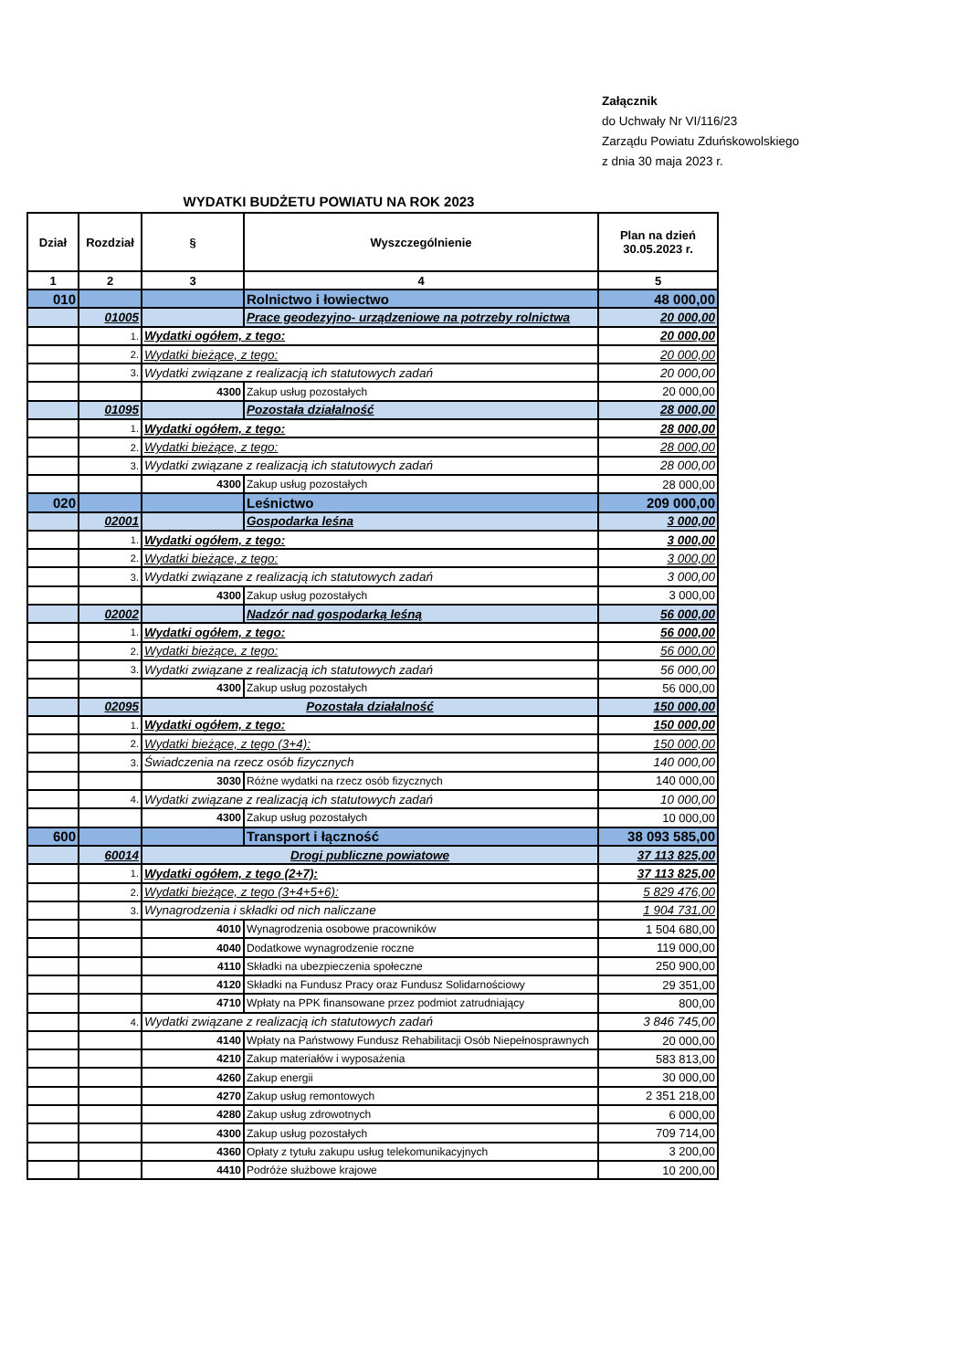Załącznik
do Uchwały Nr VI/116/23
Zarządu Powiatu Zduńskowolskiego
z dnia 30 maja 2023 r.
WYDATKI BUDŻETU POWIATU NA ROK 2023
| Dział | Rozdział | § | Wyszczególnienie | Plan na dzień 30.05.2023 r. |
| --- | --- | --- | --- | --- |
| 1 | 2 | 3 | 4 | 5 |
| 010 | | | Rolnictwo i łowiectwo | 48 000,00 |
| | 01005 | | Prace geodezyjno- urządzeniowe na potrzeby rolnictwa | 20 000,00 |
| | 1. | Wydatki ogółem, z tego: | | 20 000,00 |
| | 2. | Wydatki bieżące, z tego: | | 20 000,00 |
| | 3. | Wydatki związane z realizacją ich statutowych zadań | | 20 000,00 |
| | | 4300 | Zakup usług pozostałych | 20 000,00 |
| | 01095 | | Pozostała działalność | 28 000,00 |
| | 1. | Wydatki ogółem, z tego: | | 28 000,00 |
| | 2. | Wydatki bieżące, z tego: | | 28 000,00 |
| | 3. | Wydatki związane z realizacją ich statutowych zadań | | 28 000,00 |
| | | 4300 | Zakup usług pozostałych | 28 000,00 |
| 020 | | | Leśnictwo | 209 000,00 |
| | 02001 | | Gospodarka leśna | 3 000,00 |
| | 1. | Wydatki ogółem, z tego: | | 3 000,00 |
| | 2. | Wydatki bieżące, z tego: | | 3 000,00 |
| | 3. | Wydatki związane z realizacją ich statutowych zadań | | 3 000,00 |
| | | 4300 | Zakup usług pozostałych | 3 000,00 |
| | 02002 | | Nadzór nad gospodarką leśną | 56 000,00 |
| | 1. | Wydatki ogółem, z tego: | | 56 000,00 |
| | 2. | Wydatki bieżące, z tego: | | 56 000,00 |
| | 3. | Wydatki związane z realizacją ich statutowych zadań | | 56 000,00 |
| | | 4300 | Zakup usług pozostałych | 56 000,00 |
| | 02095 | Pozostała działalność | | 150 000,00 |
| | 1. | Wydatki ogółem, z tego: | | 150 000,00 |
| | 2. | Wydatki bieżące, z tego (3+4): | | 150 000,00 |
| | 3. | Świadczenia na rzecz osób fizycznych | | 140 000,00 |
| | | 3030 | Różne wydatki na rzecz osób fizycznych | 140 000,00 |
| | 4. | Wydatki związane z realizacją ich statutowych zadań | | 10 000,00 |
| | | 4300 | Zakup usług pozostałych | 10 000,00 |
| 600 | | | Transport i łączność | 38 093 585,00 |
| | 60014 | Drogi publiczne powiatowe | | 37 113 825,00 |
| | 1. | Wydatki ogółem, z tego (2+7): | | 37 113 825,00 |
| | 2. | Wydatki bieżące, z tego (3+4+5+6): | | 5 829 476,00 |
| | 3. | Wynagrodzenia i składki od nich naliczane | | 1 904 731,00 |
| | | 4010 | Wynagrodzenia osobowe pracowników | 1 504 680,00 |
| | | 4040 | Dodatkowe wynagrodzenie roczne | 119 000,00 |
| | | 4110 | Składki na ubezpieczenia społeczne | 250 900,00 |
| | | 4120 | Składki na Fundusz Pracy oraz Fundusz Solidarnościowy | 29 351,00 |
| | | 4710 | Wpłaty na PPK finansowane przez podmiot zatrudniający | 800,00 |
| | 4. | Wydatki związane z realizacją ich statutowych zadań | | 3 846 745,00 |
| | | 4140 | Wpłaty na Państwowy Fundusz Rehabilitacji Osób Niepełnosprawnych | 20 000,00 |
| | | 4210 | Zakup materiałów i wyposażenia | 583 813,00 |
| | | 4260 | Zakup energii | 30 000,00 |
| | | 4270 | Zakup usług remontowych | 2 351 218,00 |
| | | 4280 | Zakup usług zdrowotnych | 6 000,00 |
| | | 4300 | Zakup usług pozostałych | 709 714,00 |
| | | 4360 | Opłaty z tytułu zakupu usług telekomunikacyjnych | 3 200,00 |
| | | 4410 | Podróże służbowe krajowe | 10 200,00 |